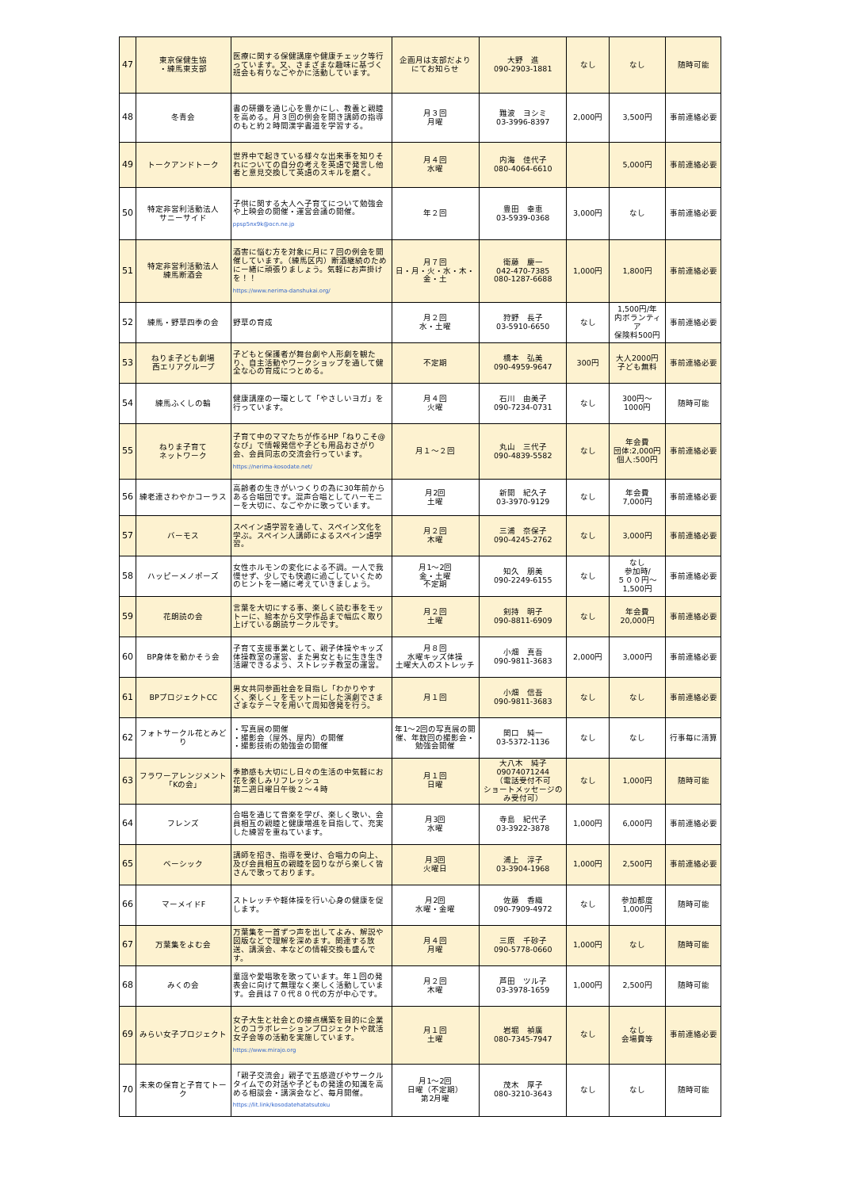| 47 | 東京保健生協 ・練馬東支部 | 医療に関する保健講座や健康チェック等行っています。又、さまざまな趣味に基づく班会も有りなごやかに活動しています。 | 企画月は支部だより にてお知らせ | 大野 進 090-2903-1881 | なし | なし | 随時可能 |
| 48 | 冬青会 | 書の研鑽を通じ心を豊かにし、教養と親睦を高める。月３回の例会を開き講師の指導のもと約２時間漢字書道を学習する。 | 月３回 月曜 | 難波 ヨシミ 03-3996-8397 | 2,000円 | 3,500円 | 事前連絡必要 |
| 49 | トークアンドトーク | 世界中で起きている様々な出来事を知りそれについての自分の考えを英語で発言し他者と意見交換して英語のスキルを磨く。 | 月４回 水曜 | 内海 佳代子 080-4064-6610 | | 5,000円 | 事前連絡必要 |
| 50 | 特定非営利活動法人 サニーサイド | 子供に関する大人へ子育てについて勉強会や上映会の開催・運営会議の開催。 ppsp5nx9k@ocn.ne.jp | 年２回 | 豊田 幸恵 03-5939-0368 | 3,000円 | なし | 事前連絡必要 |
| 51 | 特定非営利活動法人 練馬断酒会 | 酒害に悩む方を対象に月に７回の例会を開催しています。（練馬区内）断酒継続のためにー緒に頑張りましょう。気軽にお声掛けを！！ https://www.nerima-danshukai.org/ | 月７回 日・月・火・水・木・金・土 | 衛藤 慶一 042-470-7385 080-1287-6688 | 1,000円 | 1,800円 | 事前連絡必要 |
| 52 | 練馬・野草四季の会 | 野草の育成 | 月２回 水・土曜 | 狩野 長子 03-5910-6650 | なし | 1,500円/年 内ボランティア 保険料500円 | 事前連絡必要 |
| 53 | ねりま子ども劇場 西エリアグループ | 子どもと保護者が舞台劇や人形劇を観たり、自主活動やワークショップを通して健全な心の育成につとめる。 | 不定期 | 橋本 弘美 090-4959-9647 | 300円 | 大人2000円 子ども無料 | 事前連絡必要 |
| 54 | 練馬ふくしの輪 | 健康講座の一環として「やさしいヨガ」を行っています。 | 月４回 火曜 | 石川 由美子 090-7234-0731 | なし | 300円～ 1000円 | 随時可能 |
| 55 | ねりま子育て ネットワーク | 子育て中のママたちが作るHP「ねりこそ@なび」で情報発信や子ども用品おさがり会、会員同志の交流会行っています。 https://nerima-kosodate.net/ | 月１～２回 | 丸山 三代子 090-4839-5582 | なし | 年会費 団体:2,000円 個人:500円 | 事前連絡必要 |
| 56 | 練老連さわやかコーラス | 高齢者の生きがいつくりの為に30年前からある合唱団です。混声合唱としてハーモニーを大切に、なごやかに歌っています。 | 月2回 土曜 | 新開 紀久子 03-3970-9129 | なし | 年会費 7,000円 | 事前連絡必要 |
| 57 | バーモス | スペイン語学習を通して、スペイン文化を学ぶ。スペイン人講師によるスペイン語学習。 | 月２回 木曜 | 三浦 奈保子 090-4245-2762 | なし | 3,000円 | 事前連絡必要 |
| 58 | ハッピーメノポーズ | 女性ホルモンの変化による不調。一人で我慢せず、少しでも快適に過ごしていくためのヒントを一緒に考えていきましょう。 | 月1～2回 金・土曜 不定期 | 知久 朋美 090-2249-6155 | なし | なし 参加時/ ５００円～ 1,500円 | 事前連絡必要 |
| 59 | 花朗読の会 | 言葉を大切にする事、楽しく読む事をモットーに、絵本から文学作品まで幅広く取り上げている朗読サークルです。 | 月２回 土曜 | 剣持 明子 090-8811-6909 | なし | 年会費 20,000円 | 事前連絡必要 |
| 60 | BP身体を動かそう会 | 子育て支援事業として、親子体操やキッズ体操教室の運営、また男女ともに生き生き活躍できるよう、ストレッチ教室の運営。 | 月８回 水曜キッズ体操 土曜大人のストレッチ | 小畑 真吾 090-9811-3683 | 2,000円 | 3,000円 | 事前連絡必要 |
| 61 | BPプロジェクトCC | 男女共同参画社会を目指し「わかりやすく、楽しく」をモットーにした演劇でさまざまなテーマを用いて周知啓発を行う。 | 月１回 | 小畑 信吾 090-9811-3683 | なし | なし | 事前連絡必要 |
| 62 | フォトサークル花とみどり | ・写真展の開催 ・撮影会（屋外、屋内）の開催 ・撮影技術の勉強会の開催 | 年1～2回の写真展の開催、年数回の撮影会・勉強会開催 | 関口 純一 03-5372-1136 | なし | なし | 行事毎に清算 |
| 63 | フラワーアレンジメント 「Kの会」 | 季節感も大切にし日々の生活の中気軽にお花を楽しみリフレッシュ 第二週日曜日午後２～４時 | 月１回 日曜 | 大八木 純子 09074071244 （電話受付不可 ショートメッセージのみ受付可） | なし | 1,000円 | 随時可能 |
| 64 | フレンズ | 合唱を通じて音楽を学び、楽しく歌い、会員相互の親睦と健康増進を目指して、充実した練習を重ねています。 | 月3回 水曜 | 寺島 紀代子 03-3922-3878 | 1,000円 | 6,000円 | 事前連絡必要 |
| 65 | ベーシック | 講師を招き、指導を受け、合唱力の向上、及び会員相互の親睦を図りながら楽しく皆さんで歌っております。 | 月3回 火曜日 | 浦上 淳子 03-3904-1968 | 1,000円 | 2,500円 | 事前連絡必要 |
| 66 | マーメイドF | ストレッチや軽体操を行い心身の健康を促します。 | 月2回 水曜・金曜 | 佐藤 香織 090-7909-4972 | なし | 参加都度 1,000円 | 随時可能 |
| 67 | 万葉集をよむ会 | 万葉集を一首ずつ声を出してよみ、解説や図版などで理解を深めます。関連する放送、講演会、本などの情報交換も盛んです。 | 月４回 月曜 | 三原 千砂子 090-5778-0660 | 1,000円 | なし | 随時可能 |
| 68 | みくの会 | 童謡や愛唱歌を歌っています。年１回の発表会に向けて無理なく楽しく活動しています。会員は７０代８０代の方が中心です。 | 月２回 木曜 | 芦田 ツル子 03-3978-1659 | 1,000円 | 2,500円 | 随時可能 |
| 69 | みらい女子プロジェクト | 女子大生と社会との接点構築を目的に企業とのコラボレーションプロジェクトや就活女子会等の活動を実施しています。 https://www.mirajo.org | 月１回 土曜 | 岩堀 禎廣 080-7345-7947 | なし | なし 会場費等 | 事前連絡必要 |
| 70 | 未来の保育と子育てトーク | 「親子交流会」親子で五感遊びやサークルタイムでの対話や子どもの発達の知識を高める相談会・講演会など、毎月開催。 https://lit.link/kosodatehatatsutoku | 月1～2回 日曜（不定期） 第2月曜 | 茂木 厚子 080-3210-3643 | なし | なし | 随時可能 |